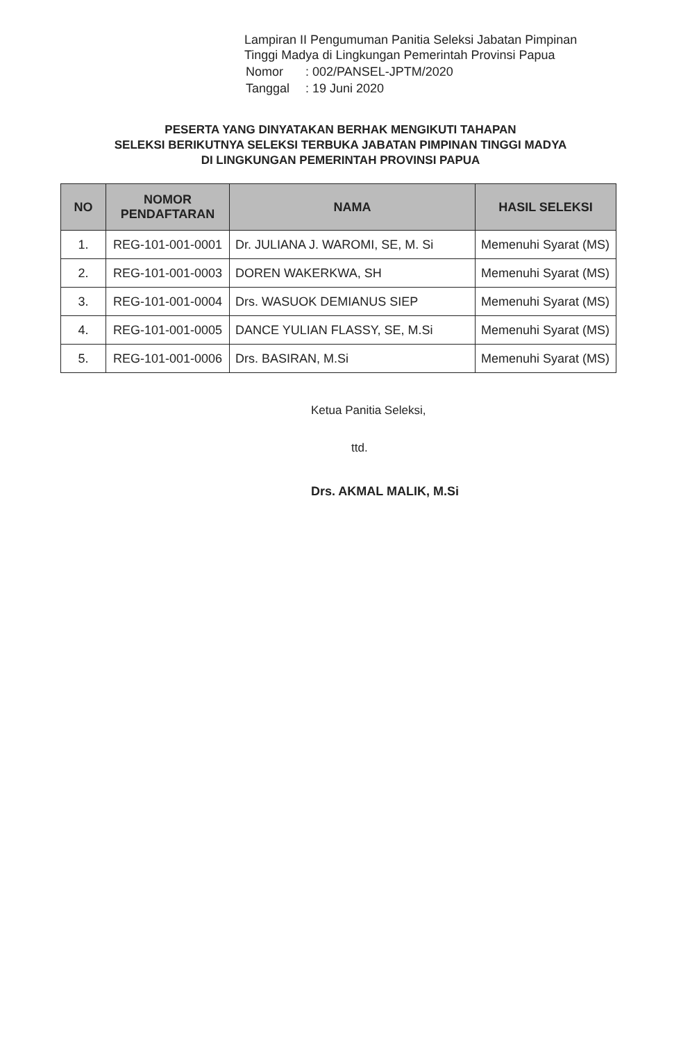Lampiran II Pengumuman Panitia Seleksi Jabatan Pimpinan
Tinggi Madya di Lingkungan Pemerintah Provinsi Papua
| Nomor | : 002/PANSEL-JPTM/2020 |
| Tanggal | : 19 Juni 2020 |
PESERTA YANG DINYATAKAN BERHAK MENGIKUTI TAHAPAN
SELEKSI BERIKUTNYA SELEKSI TERBUKA JABATAN PIMPINAN TINGGI MADYA
DI LINGKUNGAN PEMERINTAH PROVINSI PAPUA
| NO | NOMOR PENDAFTARAN | NAMA | HASIL SELEKSI |
| --- | --- | --- | --- |
| 1. | REG-101-001-0001 | Dr. JULIANA J. WAROMI, SE, M. Si | Memenuhi Syarat (MS) |
| 2. | REG-101-001-0003 | DOREN WAKERKWA, SH | Memenuhi Syarat (MS) |
| 3. | REG-101-001-0004 | Drs. WASUOK DEMIANUS SIEP | Memenuhi Syarat (MS) |
| 4. | REG-101-001-0005 | DANCE YULIAN FLASSY, SE, M.Si | Memenuhi Syarat (MS) |
| 5. | REG-101-001-0006 | Drs. BASIRAN, M.Si | Memenuhi Syarat (MS) |
Ketua Panitia Seleksi,
ttd.
Drs. AKMAL MALIK, M.Si